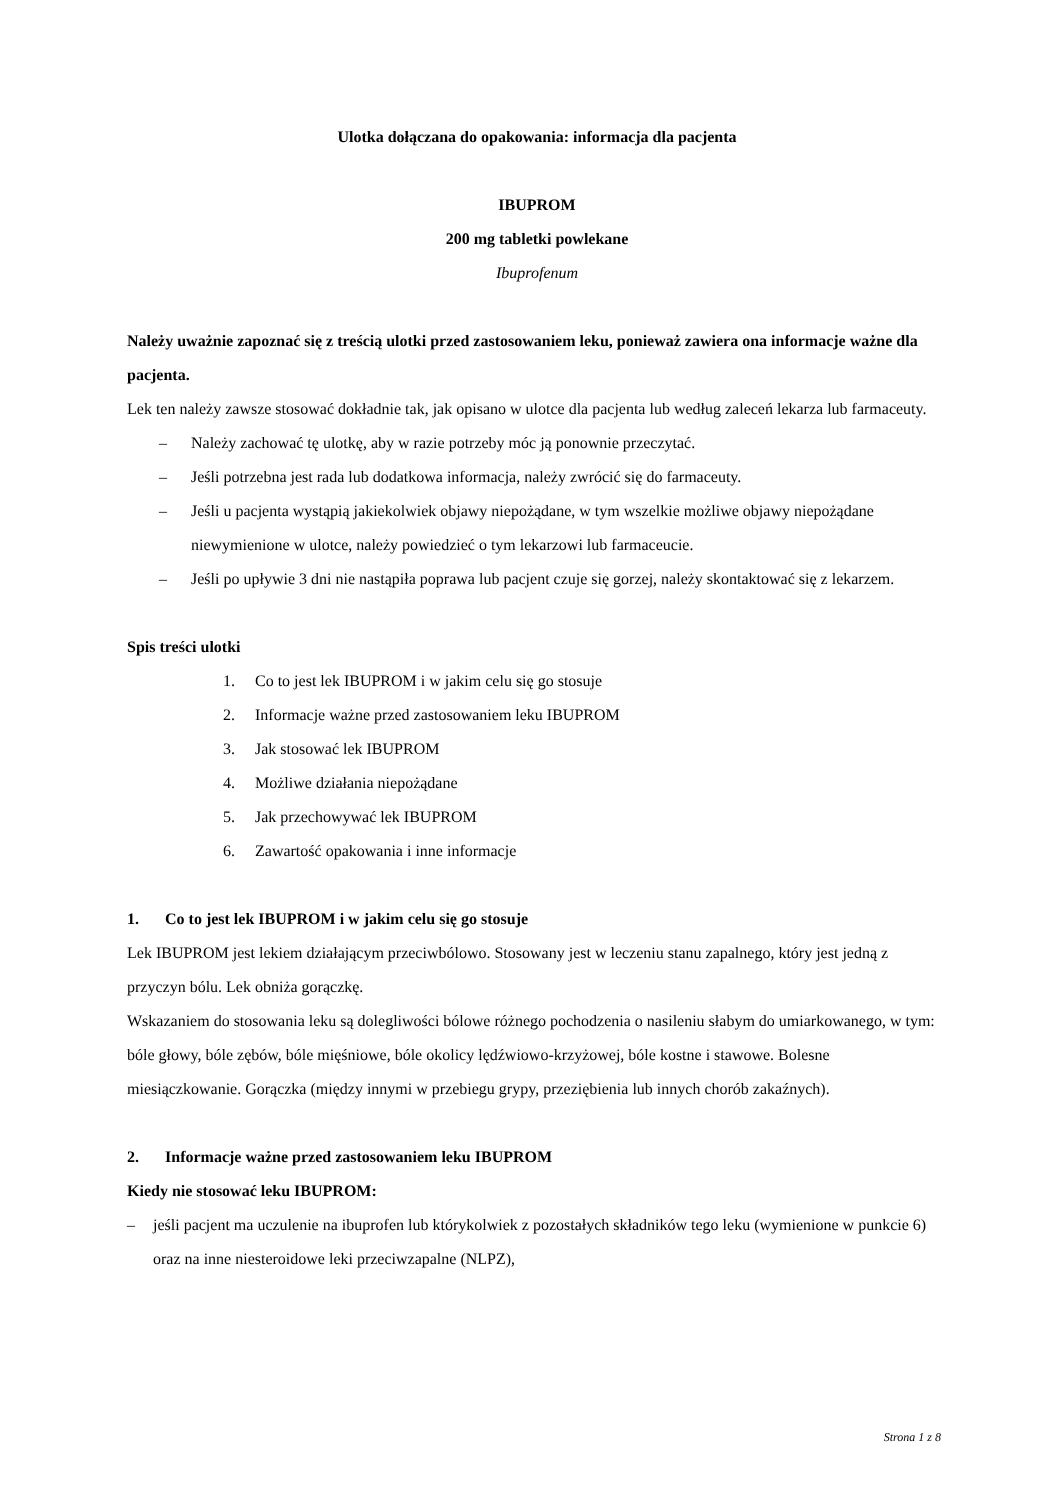Ulotka dołączana do opakowania: informacja dla pacjenta
IBUPROM
200 mg tabletki powlekane
Ibuprofenum
Należy uważnie zapoznać się z treścią ulotki przed zastosowaniem leku, ponieważ zawiera ona informacje ważne dla pacjenta.
Lek ten należy zawsze stosować dokładnie tak, jak opisano w ulotce dla pacjenta lub według zaleceń lekarza lub farmaceuty.
– Należy zachować tę ulotkę, aby w razie potrzeby móc ją ponownie przeczytać.
– Jeśli potrzebna jest rada lub dodatkowa informacja, należy zwrócić się do farmaceuty.
– Jeśli u pacjenta wystąpią jakiekolwiek objawy niepożądane, w tym wszelkie możliwe objawy niepożądane niewymienione w ulotce, należy powiedzieć o tym lekarzowi lub farmaceucie.
– Jeśli po upływie 3 dni nie nastąpiła poprawa lub pacjent czuje się gorzej, należy skontaktować się z lekarzem.
Spis treści ulotki
1. Co to jest lek IBUPROM i w jakim celu się go stosuje
2. Informacje ważne przed zastosowaniem leku IBUPROM
3. Jak stosować lek IBUPROM
4. Możliwe działania niepożądane
5. Jak przechowywać lek IBUPROM
6. Zawartość opakowania i inne informacje
1. Co to jest lek IBUPROM i w jakim celu się go stosuje
Lek IBUPROM jest lekiem działającym przeciwbólowo. Stosowany jest w leczeniu stanu zapalnego, który jest jedną z przyczyn bólu. Lek obniża gorączkę.
Wskazaniem do stosowania leku są dolegliwości bólowe różnego pochodzenia o nasileniu słabym do umiarkowanego, w tym: bóle głowy, bóle zębów, bóle mięśniowe, bóle okolicy lędźwiowo-krzyżowej, bóle kostne i stawowe. Bolesne miesiączkowanie. Gorączka (między innymi w przebiegu grypy, przeziębienia lub innych chorób zakaźnych).
2. Informacje ważne przed zastosowaniem leku IBUPROM
Kiedy nie stosować leku IBUPROM:
– jeśli pacjent ma uczulenie na ibuprofen lub którykolwiek z pozostałych składników tego leku (wymienione w punkcie 6) oraz na inne niesteroidowe leki przeciwzapalne (NLPZ),
Strona 1 z 8